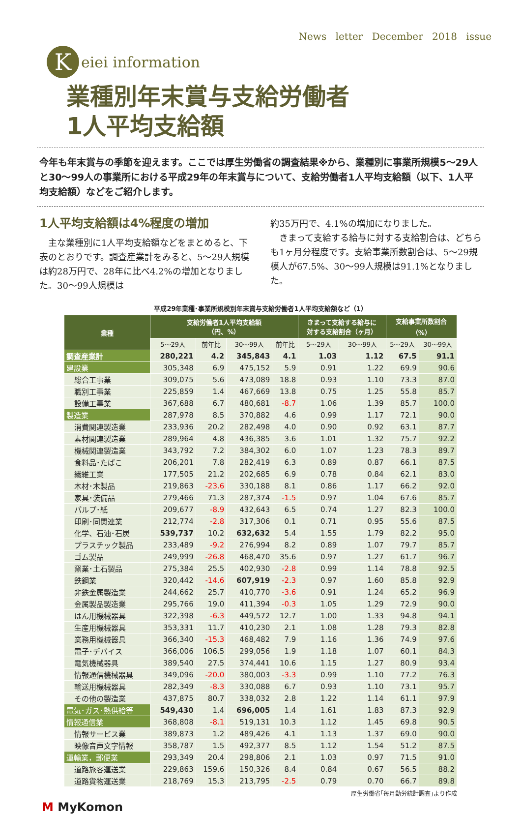News letter December 2018 issue
K
eiei information
業種別年末賞与支給労働者
1人平均支給額
今年も年末賞与の季節を迎えます。ここでは厚生労働省の調査結果※から、業種別に事業所規模5～29人と30～99人の事業所における平成29年の年末賞与について、支給労働者1人平均支給額（以下、1人平均支給額）などをご紹介します。
1人平均支給額は4%程度の増加
　主な業種別に1人平均支給額などをまとめると、下表のとおりです。調査産業計をみると、5～29人規模は約28万円で、28年に比べ4.2%の増加となりました。30～99人規模は
約35万円で、4.1%の増加になりました。
　きまって支給する給与に対する支給割合は、どちらも1ヶ月分程度です。支給事業所数割合は、5～29規模人が67.5%、30～99人規模は91.1%となりました。
平成29年業種･事業所規模別年末賞与支給労働者1人平均支給額など（1）
| 業種 | 支給労働者1人平均支給額 （円、%） | | | | きまって支給する給与に 対する支給割合（ヶ月） | | 支給事業所数割合 （%） | |
| --- | --- | --- | --- | --- | --- | --- | --- | --- |
| | 5～29人 | 前年比 | 30～99人 | 前年比 | 5～29人 | 30～99人 | 5～29人 | 30～99人 |
| 調査産業計 | 280,221 | 4.2 | 345,843 | 4.1 | 1.03 | 1.12 | 67.5 | 91.1 |
| 建設業 | 305,348 | 6.9 | 475,152 | 5.9 | 0.91 | 1.22 | 69.9 | 90.6 |
| 総合工事業 | 309,075 | 5.6 | 473,089 | 18.8 | 0.93 | 1.10 | 73.3 | 87.0 |
| 職別工事業 | 225,859 | 1.4 | 467,669 | 13.8 | 0.75 | 1.25 | 55.8 | 85.7 |
| 設備工事業 | 367,688 | 6.7 | 480,681 | -8.7 | 1.06 | 1.39 | 85.7 | 100.0 |
| 製造業 | 287,978 | 8.5 | 370,882 | 4.6 | 0.99 | 1.17 | 72.1 | 90.0 |
| 消費関連製造業 | 233,936 | 20.2 | 282,498 | 4.0 | 0.90 | 0.92 | 63.1 | 87.7 |
| 素材関連製造業 | 289,964 | 4.8 | 436,385 | 3.6 | 1.01 | 1.32 | 75.7 | 92.2 |
| 機械関連製造業 | 343,792 | 7.2 | 384,302 | 6.0 | 1.07 | 1.23 | 78.3 | 89.7 |
| 食料品･たばこ | 206,201 | 7.8 | 282,419 | 6.3 | 0.89 | 0.87 | 66.1 | 87.5 |
| 繊維工業 | 177,505 | 21.2 | 202,685 | 6.9 | 0.78 | 0.84 | 62.1 | 83.0 |
| 木材･木製品 | 219,863 | -23.6 | 330,188 | 8.1 | 0.86 | 1.17 | 66.2 | 92.0 |
| 家具･装備品 | 279,466 | 71.3 | 287,374 | -1.5 | 0.97 | 1.04 | 67.6 | 85.7 |
| パルプ･紙 | 209,677 | -8.9 | 432,643 | 6.5 | 0.74 | 1.27 | 82.3 | 100.0 |
| 印刷･同関連業 | 212,774 | -2.8 | 317,306 | 0.1 | 0.71 | 0.95 | 55.6 | 87.5 |
| 化学、石油･石炭 | 539,737 | 10.2 | 632,632 | 5.4 | 1.55 | 1.79 | 82.2 | 95.0 |
| プラスチック製品 | 233,489 | -9.2 | 276,994 | 8.2 | 0.89 | 1.07 | 79.7 | 85.7 |
| ゴム製品 | 249,999 | -26.8 | 468,470 | 35.6 | 0.97 | 1.27 | 61.7 | 96.7 |
| 窯業･土石製品 | 275,384 | 25.5 | 402,930 | -2.8 | 0.99 | 1.14 | 78.8 | 92.5 |
| 鉄鋼業 | 320,442 | -14.6 | 607,919 | -2.3 | 0.97 | 1.60 | 85.8 | 92.9 |
| 非鉄金属製造業 | 244,662 | 25.7 | 410,770 | -3.6 | 0.91 | 1.24 | 65.2 | 96.9 |
| 金属製品製造業 | 295,766 | 19.0 | 411,394 | -0.3 | 1.05 | 1.29 | 72.9 | 90.0 |
| はん用機械器具 | 322,398 | -6.3 | 449,572 | 12.7 | 1.00 | 1.33 | 94.8 | 94.1 |
| 生産用機械器具 | 353,331 | 11.7 | 410,230 | 2.1 | 1.08 | 1.28 | 79.3 | 82.8 |
| 業務用機械器具 | 366,340 | -15.3 | 468,482 | 7.9 | 1.16 | 1.36 | 74.9 | 97.6 |
| 電子･デバイス | 366,006 | 106.5 | 299,056 | 1.9 | 1.18 | 1.07 | 60.1 | 84.3 |
| 電気機械器具 | 389,540 | 27.5 | 374,441 | 10.6 | 1.15 | 1.27 | 80.9 | 93.4 |
| 情報通信機械器具 | 349,096 | -20.0 | 380,003 | -3.3 | 0.99 | 1.10 | 77.2 | 76.3 |
| 輸送用機械器具 | 282,349 | -8.3 | 330,088 | 6.7 | 0.93 | 1.10 | 73.1 | 95.7 |
| その他の製造業 | 437,875 | 80.7 | 338,032 | 2.8 | 1.22 | 1.14 | 61.1 | 97.9 |
| 電気･ガス･熱供給等 | 549,430 | 1.4 | 696,005 | 1.4 | 1.61 | 1.83 | 87.3 | 92.9 |
| 情報通信業 | 368,808 | -8.1 | 519,131 | 10.3 | 1.12 | 1.45 | 69.8 | 90.5 |
| 情報サービス業 | 389,873 | 1.2 | 489,426 | 4.1 | 1.13 | 1.37 | 69.0 | 90.0 |
| 映像音声文字情報 | 358,787 | 1.5 | 492,377 | 8.5 | 1.12 | 1.54 | 51.2 | 87.5 |
| 運輸業，郵便業 | 293,349 | 20.4 | 298,806 | 2.1 | 1.03 | 0.97 | 71.5 | 91.0 |
| 道路旅客運送業 | 229,863 | 159.6 | 150,326 | 8.4 | 0.84 | 0.67 | 56.5 | 88.2 |
| 道路貨物運送業 | 218,769 | 15.3 | 213,795 | -2.5 | 0.79 | 0.70 | 66.7 | 89.8 |
厚生労働省｢毎月勤労統計調査｣より作成
M MyKomon